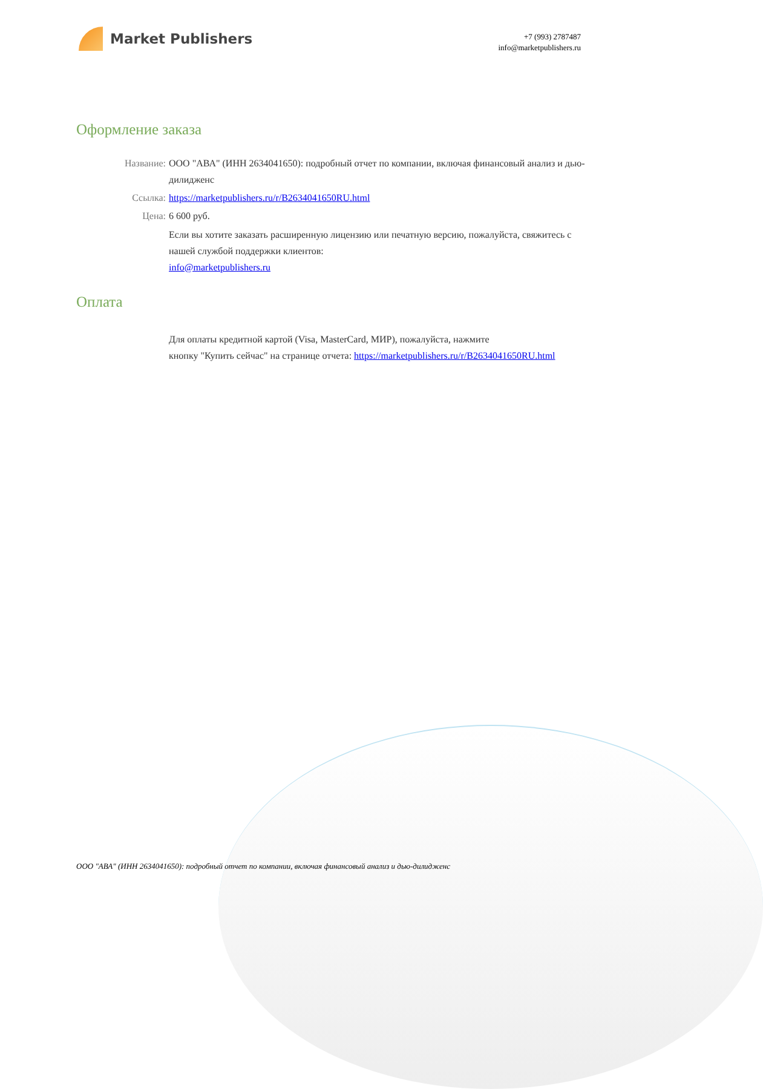Market Publishers
+7 (993) 2787487
info@marketpublishers.ru
Оформление заказа
Название: ООО "АВА" (ИНН 2634041650): подробный отчет по компании, включая финансовый анализ и дью-дилидженс
Ссылка: https://marketpublishers.ru/r/B2634041650RU.html
Цена: 6 600 руб.
Если вы хотите заказать расширенную лицензию или печатную версию, пожалуйста, свяжитесь с нашей службой поддержки клиентов:
info@marketpublishers.ru
Оплата
Для оплаты кредитной картой (Visa, MasterCard, МИР), пожалуйста, нажмите
кнопку "Купить сейчас" на странице отчета: https://marketpublishers.ru/r/B2634041650RU.html
ООО "АВА" (ИНН 2634041650): подробный отчет по компании, включая финансовый анализ и дью-дилидженс